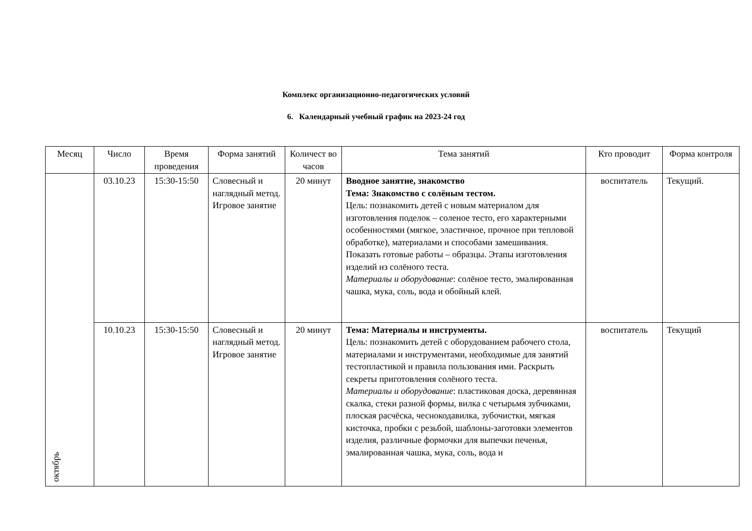Комплекс организационно-педагогических условий
6. Календарный учебный график на 2023-24 год
| Месяц | Число | Время проведения | Форма занятий | Количест во часов | Тема занятий | Кто проводит | Форма контроля |
| --- | --- | --- | --- | --- | --- | --- | --- |
| октябрь | 03.10.23 | 15:30-15:50 | Словесный и наглядный метод. Игровое занятие | 20 минут | Вводное занятие, знакомство Тема: Знакомство с солёным тестом. Цель: познакомить детей с новым материалом для изготовления поделок – соленое тесто, его характерными особенностями (мягкое, эластичное, прочное при тепловой обработке), материалами и способами замешивания. Показать готовые работы – образцы. Этапы изготовления изделий из солёного теста. Материалы и оборудование : солёное тесто, эмалированная чашка, мука, соль, вода и обойный клей. | воспитатель | Текущий. |
| | 10.10.23 | 15:30-15:50 | Словесный и наглядный метод. Игровое занятие | 20 минут | Тема: Материалы и инструменты. Цель: познакомить детей с оборудованием рабочего стола, материалами и инструментами, необходимые для занятий тестопластикой и правила пользования ими. Раскрыть секреты приготовления солёного теста. Материалы и оборудование : пластиковая доска, деревянная скалка, стеки разной формы, вилка с четырьмя зубчиками, плоская расчёска, чеснокодавилка, зубочистки, мягкая кисточка, пробки с резьбой, шаблоны-заготовки элементов изделия, различные формочки для выпечки печенья, эмалированная чашка, мука, соль, вода и | воспитатель | Текущий |